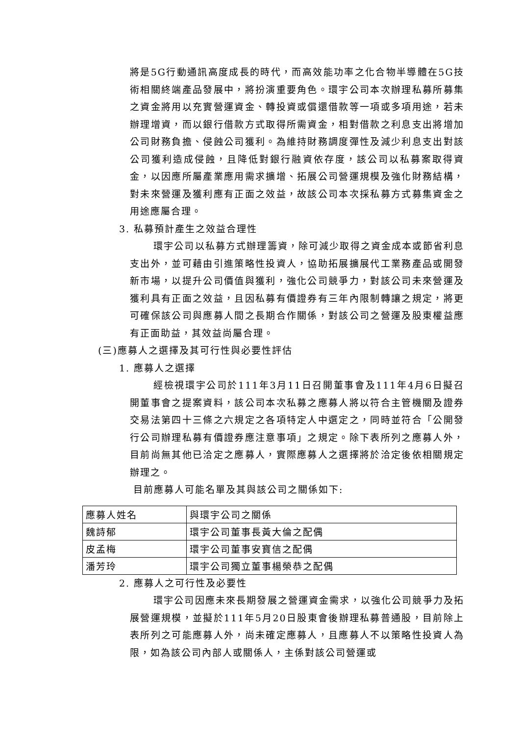將是5G行動通訊高度成長的時代，而高效能功率之化合物半導體在5G技術相關終端產品發展中，將扮演重要角色。環宇公司本次辦理私募所募集之資金將用以充實營運資金、轉投資或償還借款等一項或多項用途，若未辦理增資，而以銀行借款方式取得所需資金，相對借款之利息支出將增加公司財務負擔、侵蝕公司獲利。為維持財務調度彈性及減少利息支出對該公司獲利造成侵蝕，且降低對銀行融資依存度，該公司以私募案取得資金，以因應所屬產業應用需求擴增、拓展公司營運規模及強化財務結構，對未來營運及獲利應有正面之效益，故該公司本次採私募方式募集資金之用途應屬合理。
3. 私募預計產生之效益合理性
環宇公司以私募方式辦理籌資，除可減少取得之資金成本或節省利息支出外，並可藉由引進策略性投資人，協助拓展擴展代工業務產品或開發新市場，以提升公司價值與獲利，強化公司競爭力，對該公司未來營運及獲利具有正面之效益，且因私募有價證券有三年內限制轉讓之規定，將更可確保該公司與應募人間之長期合作關係，對該公司之營運及股東權益應有正面助益，其效益尚屬合理。
(三)應募人之選擇及其可行性與必要性評估
1. 應募人之選擇
經檢視環宇公司於111年3月11日召開董事會及111年4月6日擬召開董事會之提案資料，該公司本次私募之應募人將以符合主管機關及證券交易法第四十三條之六規定之各項特定人中選定之，同時並符合「公開發行公司辦理私募有價證券應注意事項」之規定。除下表所列之應募人外，目前尚無其他已洽定之應募人，實際應募人之選擇將於洽定後依相關規定辦理之。
目前應募人可能名單及其與該公司之關係如下:
| 應募人姓名 | 與環宇公司之關係 |
| 魏詩郁 | 環宇公司董事長黃大倫之配偶 |
| 皮孟梅 | 環宇公司董事安寶信之配偶 |
| 潘芳玲 | 環宇公司獨立董事楊榮恭之配偶 |
2. 應募人之可行性及必要性
環宇公司因應未來長期發展之營運資金需求，以強化公司競爭力及拓展營運規模，並擬於111年5月20日股東會後辦理私募普通股，目前除上表所列之可能應募人外，尚未確定應募人，且應募人不以策略性投資人為限，如為該公司內部人或關係人，主係對該公司營運或